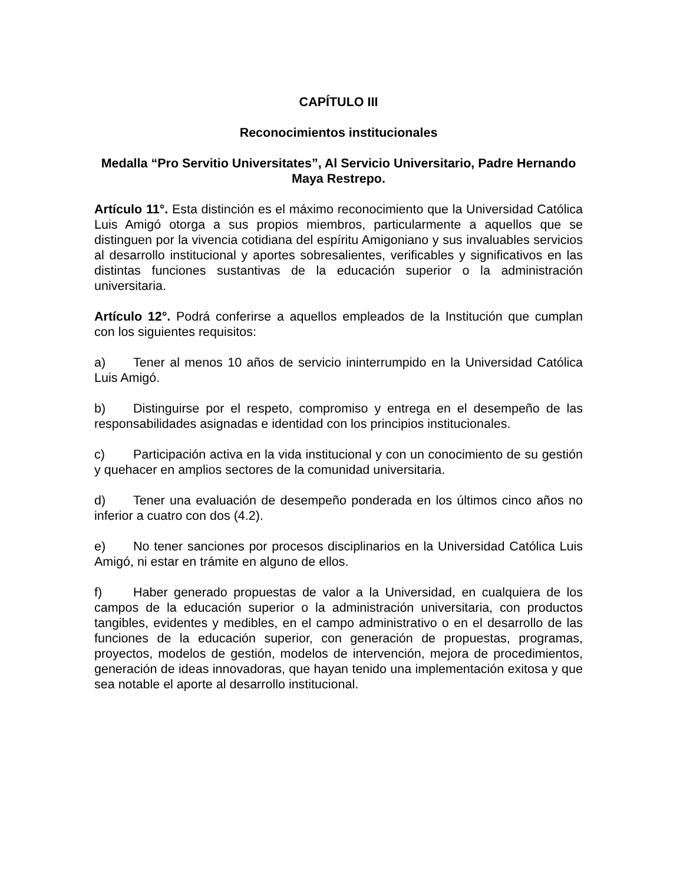CAPÍTULO III
Reconocimientos institucionales
Medalla “Pro Servitio Universitates”, Al Servicio Universitario, Padre Hernando Maya Restrepo.
Artículo 11°. Esta distinción es el máximo reconocimiento que la Universidad Católica Luis Amigó otorga a sus propios miembros, particularmente a aquellos que se distinguen por la vivencia cotidiana del espíritu Amigoniano y sus invaluables servicios al desarrollo institucional y aportes sobresalientes, verificables y significativos en las distintas funciones sustantivas de la educación superior o la administración universitaria.
Artículo 12°. Podrá conferirse a aquellos empleados de la Institución que cumplan con los siguientes requisitos:
a) Tener al menos 10 años de servicio ininterrumpido en la Universidad Católica Luis Amigó.
b) Distinguirse por el respeto, compromiso y entrega en el desempeño de las responsabilidades asignadas e identidad con los principios institucionales.
c) Participación activa en la vida institucional y con un conocimiento de su gestión y quehacer en amplios sectores de la comunidad universitaria.
d) Tener una evaluación de desempeño ponderada en los últimos cinco años no inferior a cuatro con dos (4.2).
e) No tener sanciones por procesos disciplinarios en la Universidad Católica Luis Amigó, ni estar en trámite en alguno de ellos.
f) Haber generado propuestas de valor a la Universidad, en cualquiera de los campos de la educación superior o la administración universitaria, con productos tangibles, evidentes y medibles, en el campo administrativo o en el desarrollo de las funciones de la educación superior, con generación de propuestas, programas, proyectos, modelos de gestión, modelos de intervención, mejora de procedimientos, generación de ideas innovadoras, que hayan tenido una implementación exitosa y que sea notable el aporte al desarrollo institucional.